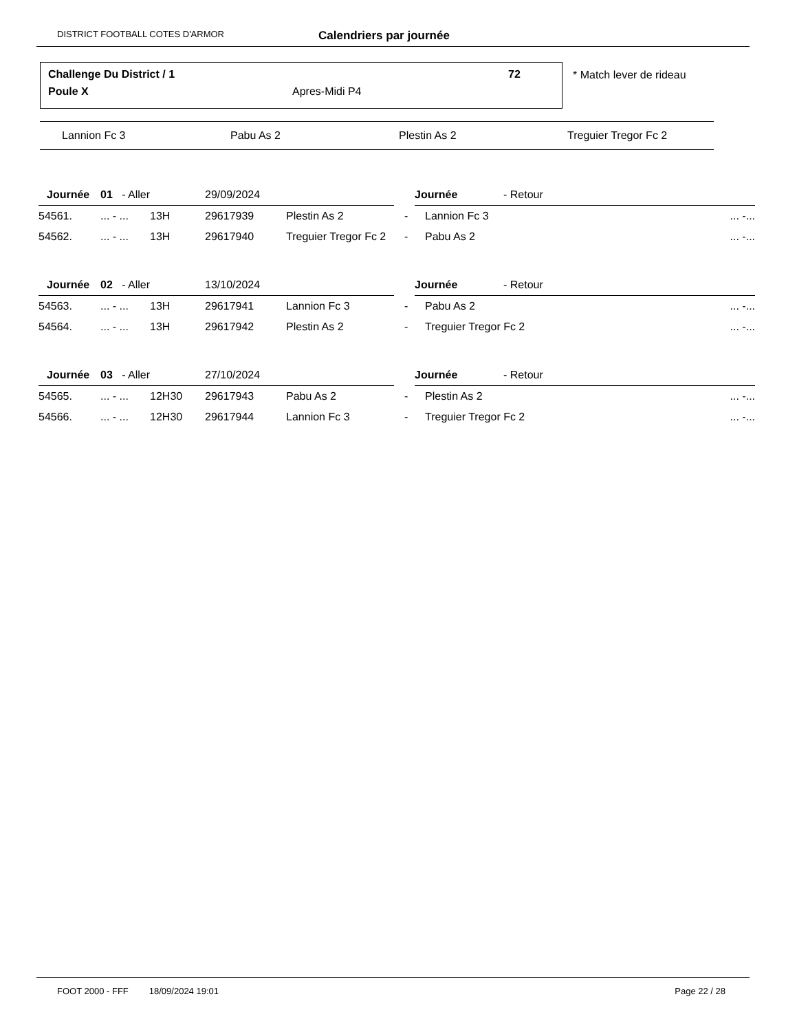DISTRICT FOOTBALL COTES D'ARMOR Calendriers par journée
Challenge Du District / 1 72
Poule X Apres-Midi P4
* Match lever de rideau
Lannion Fc 3 Pabu As 2 Plestin As 2 Treguier Tregor Fc 2
| Journée | 01 - Aller | | 29/09/2024 | | Journée - Retour | | |
| 54561. | ... - ... | 13H | 29617939 | Plestin As 2 | - | Lannion Fc 3 | ... -... |
| 54562. | ... - ... | 13H | 29617940 | Treguier Tregor Fc 2 | - | Pabu As 2 | ... -... |
| Journée | 02 - Aller | | 13/10/2024 | | Journée - Retour | | |
| 54563. | ... - ... | 13H | 29617941 | Lannion Fc 3 | - | Pabu As 2 | ... -... |
| 54564. | ... - ... | 13H | 29617942 | Plestin As 2 | - | Treguier Tregor Fc 2 | ... -... |
| Journée | 03 - Aller | | 27/10/2024 | | Journée - Retour | | |
| 54565. | ... - ... | 12H30 | 29617943 | Pabu As 2 | - | Plestin As 2 | ... -... |
| 54566. | ... - ... | 12H30 | 29617944 | Lannion Fc 3 | - | Treguier Tregor Fc 2 | ... -... |
FOOT 2000 - FFF 18/09/2024 19:01 Page 22 / 28